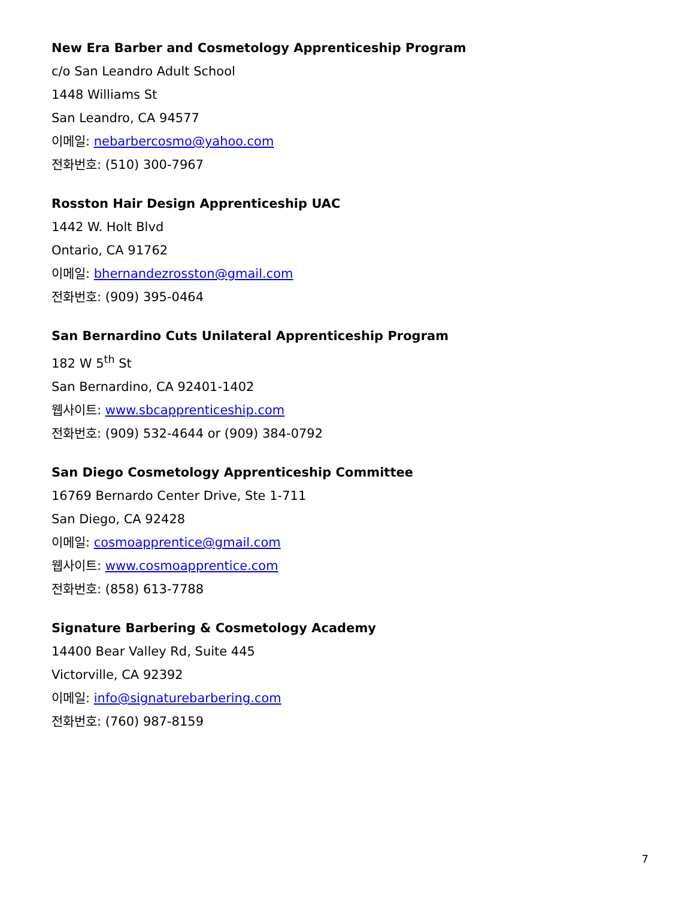New Era Barber and Cosmetology Apprenticeship Program
c/o San Leandro Adult School
1448 Williams St
San Leandro, CA 94577
이메일: nebarbercosmo@yahoo.com
전화번호: (510) 300-7967
Rosston Hair Design Apprenticeship UAC
1442 W. Holt Blvd
Ontario, CA 91762
이메일: bhernandezrosston@gmail.com
전화번호: (909) 395-0464
San Bernardino Cuts Unilateral Apprenticeship Program
182 W 5<sup>th</sup> St
San Bernardino, CA 92401-1402
웹사이트: www.sbcapprenticeship.com
전화번호: (909) 532-4644 or (909) 384-0792
San Diego Cosmetology Apprenticeship Committee
16769 Bernardo Center Drive, Ste 1-711
San Diego, CA 92428
이메일: cosmoapprentice@gmail.com
웹사이트: www.cosmoapprentice.com
전화번호: (858) 613-7788
Signature Barbering & Cosmetology Academy
14400 Bear Valley Rd, Suite 445
Victorville, CA 92392
이메일: info@signaturebarbering.com
전화번호: (760) 987-8159
7